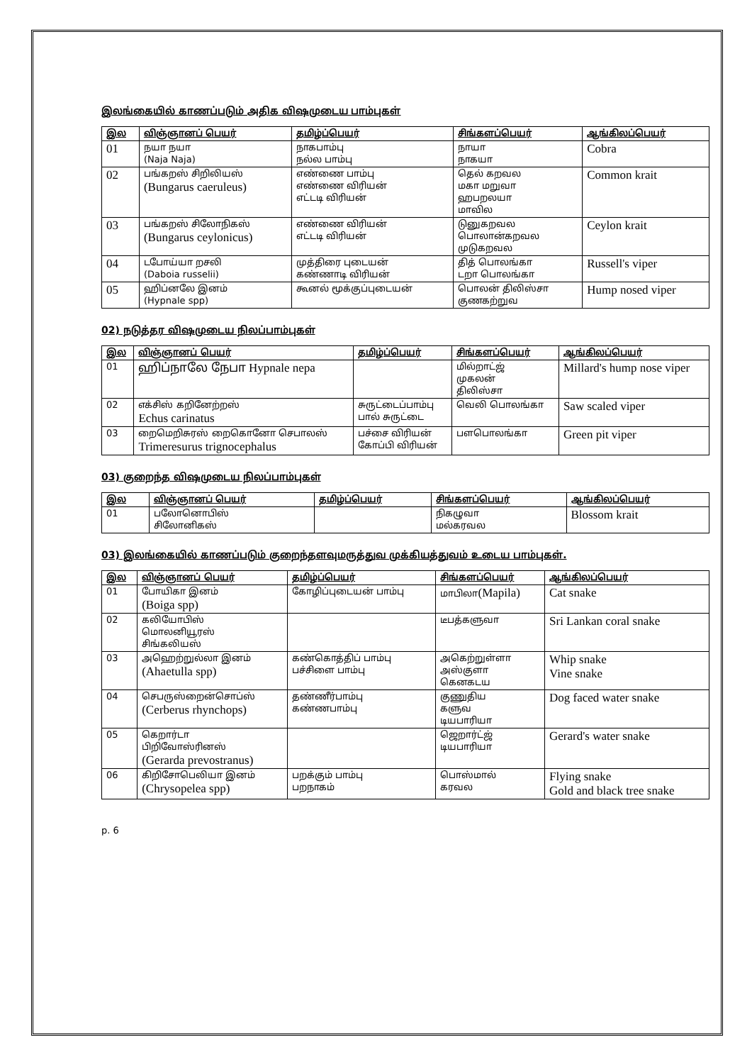இலங்கையில் காணப்படும் அதிக விஷமுடைய பாம்புகள்
| இல | விஞ்ஞானப் பெயர் | தமிழ்ப்பெயர் | சிங்களப்பெயர் | ஆங்கிலப்பெயர் |
| --- | --- | --- | --- | --- |
| 01 | நயா நயா (Naja Naja) | நாகபாம்பு நல்ல பாம்பு | நாயா நாகயா | Cobra |
| 02 | பங்கறஸ் சிறிலியஸ் (Bungarus caeruleus) | எண்ணை பாம்பு எண்ணை விரியன் எட்டடி விரியன் | தெல் கறவல மகா மறுவா ஹபறலயா மாவில | Common krait |
| 03 | பங்கறஸ் சிலோநிகஸ் (Bungarus ceylonicus) | எண்ணை விரியன் எட்டடி விரியன் | டுனுகறவல பொலான்கறவல முடுகறவல | Ceylon krait |
| 04 | டபோய்யா றசலி (Daboia russelii) | முத்திரை புடையன் கண்ணாடி விரியன் | தித் பொலங்கா டறா பொலங்கா | Russell's viper |
| 05 | ஹிப்னலே இனம் (Hypnale spp) | கூனல் மூக்குப்புடையன் | பொலன் திலிஸ்சா குணகற்றுவ | Hump nosed viper |
02) நடுத்தர விஷமுடைய நிலப்பாம்புகள்
| இல | விஞ்ஞானப் பெயர் | தமிழ்ப்பெயர் | சிங்களப்பெயர் | ஆங்கிலப்பெயர் |
| --- | --- | --- | --- | --- |
| 01 | ஹிப்நாலே நேபா Hypnale nepa | | மில்றாட்ஜ் முகலன் திலிஸ்சா | Millard's hump nose viper |
| 02 | எக்சிஸ் கறினேற்றஸ் Echus carinatus | சுருட்டைப்பாம்பு பால் சுருட்டை | வெலி பொலங்கா | Saw scaled viper |
| 03 | றைமெறிசுரஸ் றைகொனோ செபாலஸ் Trimeresurus trignocephalus | பச்சை விரியன் கோப்பி விரியன் | பளபொலங்கா | Green pit viper |
03) குறைந்த விஷமுடைய நிலப்பாம்புகள்
| இல | விஞ்ஞானப் பெயர் | தமிழ்ப்பெயர் | சிங்களப்பெயர் | ஆங்கிலப்பெயர் |
| --- | --- | --- | --- | --- |
| 01 | பலோனொபிஸ் சிலோனிகஸ் | | நிகழுவா மல்கரவல | Blossom krait |
03) இலங்கையில் காணப்படும் குறைந்தளவுமருத்துவ முக்கியத்துவம் உடைய பாம்புகள்.
| இல | விஞ்ஞானப் பெயர் | தமிழ்ப்பெயர் | சிங்களப்பெயர் | ஆங்கிலப்பெயர் |
| --- | --- | --- | --- | --- |
| 01 | போயிகா இனம் (Boiga spp) | கோழிப்புடையன் பாம்பு | மாபிலா (Mapila) | Cat snake |
| 02 | கலியோபிஸ் மொலனியூரஸ் சிங்கலியஸ் | | டீபத்களுவா | Sri Lankan coral snake |
| 03 | அஹெற்றுல்லா இனம் (Ahaetulla spp) | கண்கொத்திப் பாம்பு பச்சிளை பாம்பு | அகெற்றுள்ளா அஸ்குளா கெனகடய | Whip snake Vine snake |
| 04 | செபருஸ்றைன்சொப்ஸ் (Cerberus rhynchops) | தண்ணீர்பாம்பு கண்ணபாம்பு | குணுதிய களுவ டியபாரியா | Dog faced water snake |
| 05 | கெறார்டா பிறிவோஸ்ரினஸ் (Gerarda prevostranus) | | ஜெறார்ட்ஜ் டியபாரியா | Gerard's water snake |
| 06 | கிறிசோபெலியா இனம் (Chrysopelea spp) | பறக்கும் பாம்பு பறநாகம் | பொஸ்மால் கரவல | Flying snake Gold and black tree snake |
p. 6